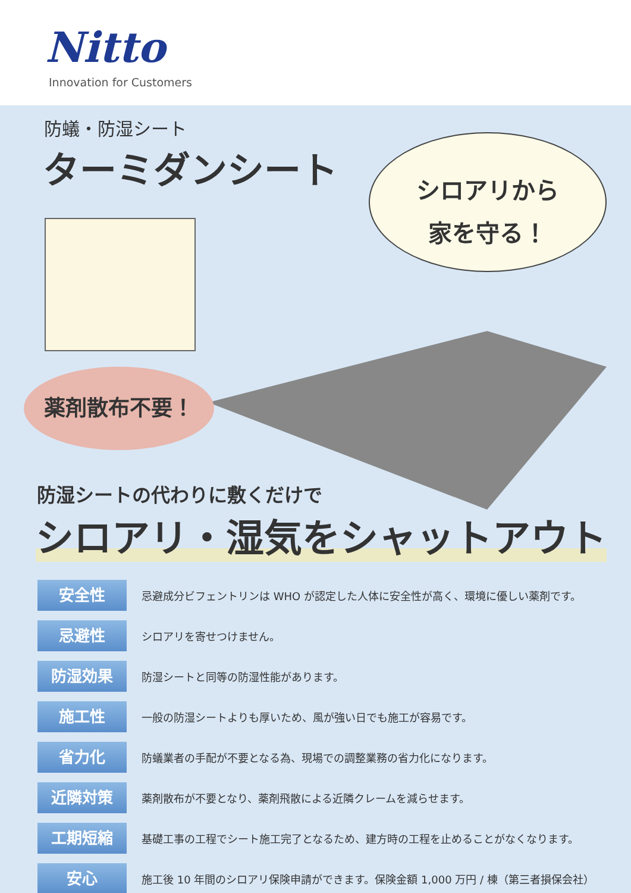Nitto
Innovation for Customers
防蟻・防湿シート
ターミダンシート
シロアリから
家を守る！
薬剤散布不要！
防湿シートの代わりに敷くだけで
シロアリ・湿気をシャットアウト
安全性
忌避成分ビフェントリンは WHO が認定した人体に安全性が高く、環境に優しい薬剤です。
忌避性
シロアリを寄せつけません。
防湿効果
防湿シートと同等の防湿性能があります。
施工性
一般の防湿シートよりも厚いため、風が強い日でも施工が容易です。
省力化
防蟻業者の手配が不要となる為、現場での調整業務の省力化になります。
近隣対策
薬剤散布が不要となり、薬剤飛散による近隣クレームを減らせます。
工期短縮
基礎工事の工程でシート施工完了となるため、建方時の工程を止めることがなくなります。
安心
施工後 10 年間のシロアリ保険申請ができます。保険金額 1,000 万円 / 棟（第三者損保会社）